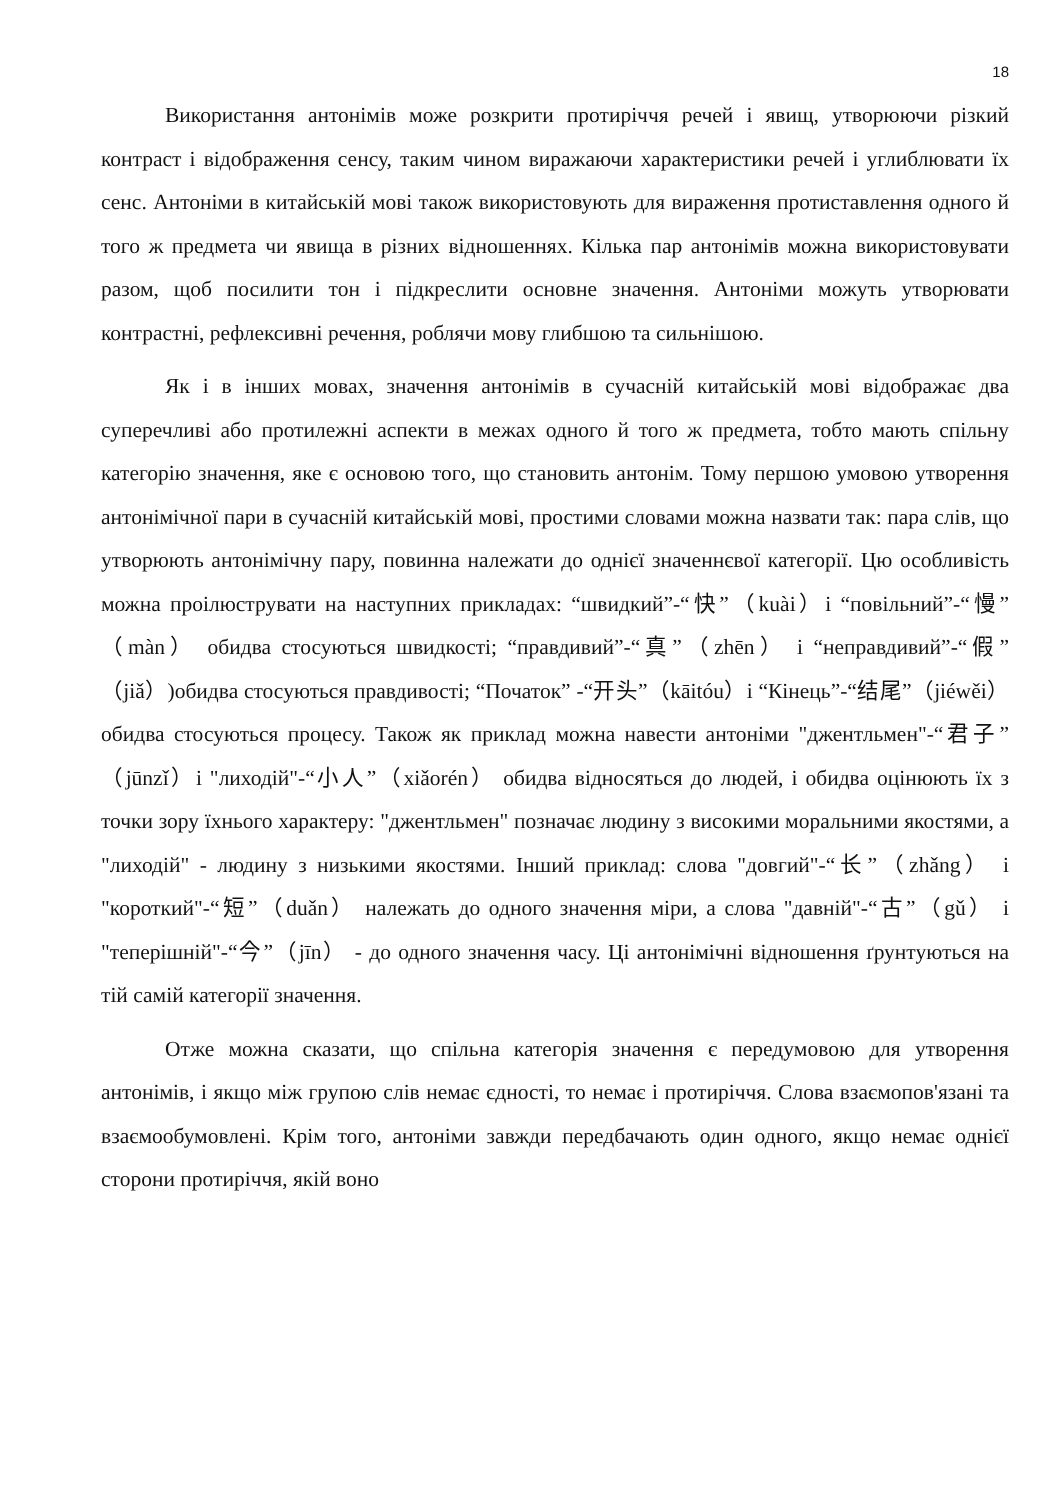18
Використання антонімів може розкрити протиріччя речей і явищ, утворюючи різкий контраст і відображення сенсу, таким чином виражаючи характеристики речей і углиблювати їх сенс. Антоніми в китайській мові також використовують для вираження протиставлення одного й того ж предмета чи явища в різних відношеннях. Кілька пар антонімів можна використовувати разом, щоб посилити тон і підкреслити основне значення. Антоніми можуть утворювати контрастні, рефлексивні речення, роблячи мову глибшою та сильнішою.
Як і в інших мовах, значення антонімів в сучасній китайській мові відображає два суперечливі або протилежні аспекти в межах одного й того ж предмета, тобто мають спільну категорію значення, яке є основою того, що становить антонім. Тому першою умовою утворення антонімічної пари в сучасній китайській мові, простими словами можна назвати так: пара слів, що утворюють антонімічну пару, повинна належати до однієї значеннєвої категорії. Цю особливість можна проілюструвати на наступних прикладах: “швидкий”-“快”（kuài）і “повільний”-“慢”（màn） обидва стосуються швидкості; “правдивий”-“真”（zhēn） і “неправдивий”-“假”（jiǎ）)обидва стосуються правдивості; “Початок” -“开头”（kāitóu）і “Кінець”-“结尾”（jiéwěi） обидва стосуються процесу. Також як приклад можна навести антоніми "джентльмен"-“君子”（jūnzǐ）і "лиходій"-“小人”（xiǎorén） обидва відносяться до людей, і обидва оцінюють їх з точки зору їхнього характеру: "джентльмен" позначає людину з високими моральними якостями, а "лиходій" - людину з низькими якостями. Інший приклад: слова "довгий"-“长”（zhǎng） і "короткий"-“短”（duǎn） належать до одного значення міри, а слова "давній"-“古”（gǔ） і "теперішній"-“今”（jīn） - до одного значення часу. Ці антонімічні відношення ґрунтуються на тій самій категорії значення.
Отже можна сказати, що спільна категорія значення є передумовою для утворення антонімів, і якщо між групою слів немає єдності, то немає і протиріччя. Слова взаємопов'язані та взаємообумовлені. Крім того, антоніми завжди передбачають один одного, якщо немає однієї сторони протиріччя, якій воно